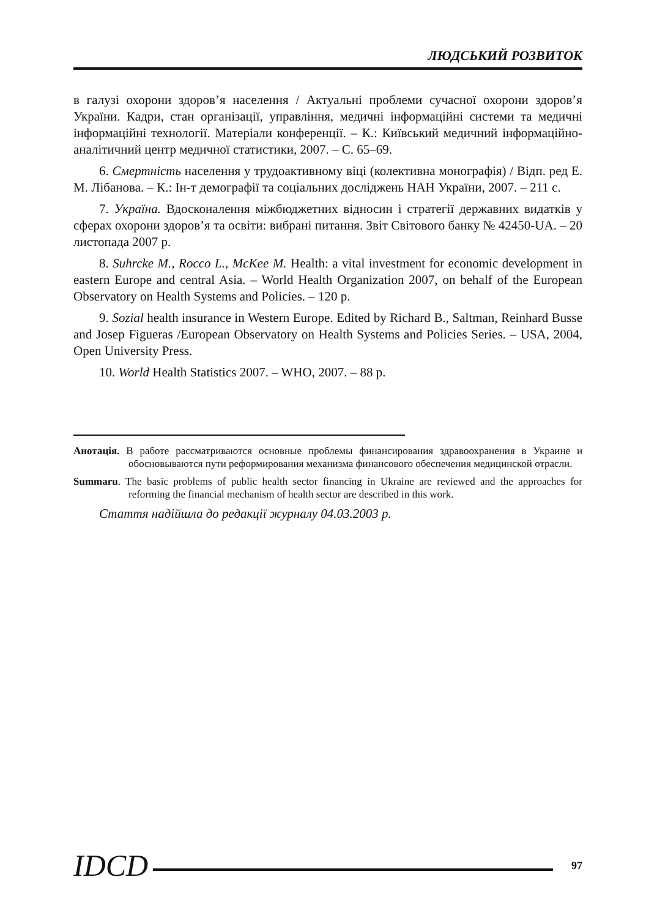ЛЮДСЬКИЙ РОЗВИТОК
в галузі охорони здоров’я населення / Актуальні проблеми сучасної охорони здоров’я України. Кадри, стан організації, управління, медичні інформаційні системи та медичні інформаційні технології. Матеріали конференції. – К.: Київський медичний інформаційно-аналітичний центр медичної статистики, 2007. – С. 65–69.
6. Смертність населення у трудоактивному віці (колективна монографія) / Відп. ред Е. М. Лібанова. – К.: Ін-т демографії та соціальних досліджень НАН України, 2007. – 211 с.
7. Україна. Вдосконалення міжбюджетних відносин і стратегії державних видатків у сферах охорони здоров’я та освіти: вибрані питання. Звіт Світового банку № 42450-UA. – 20 листопада 2007 р.
8. Suhrcke M., Rocco L., McKee M. Health: a vital investment for economic development in eastern Europe and central Asia. – World Health Organization 2007, on behalf of the European Observatory on Health Systems and Policies. – 120 p.
9. Sozial health insurance in Western Europe. Edited by Richard B., Saltman, Reinhard Busse and Josep Figueras /European Observatory on Health Systems and Policies Series. – USA, 2004, Open University Press.
10. World Health Statistics 2007. – WHO, 2007. – 88 p.
Анотація. В работе рассматриваются основные проблемы финансирования здравоохранения в Украине и обосновываются пути реформирования механизма финансового обеспечения медицинской отрасли.
Summaru. The basic problems of public health sector financing in Ukraine are reviewed and the approaches for reforming the financial mechanism of health sector are described in this work.
Стаття надійшла до редакції журналу 04.03.2003 р.
IDCD 97